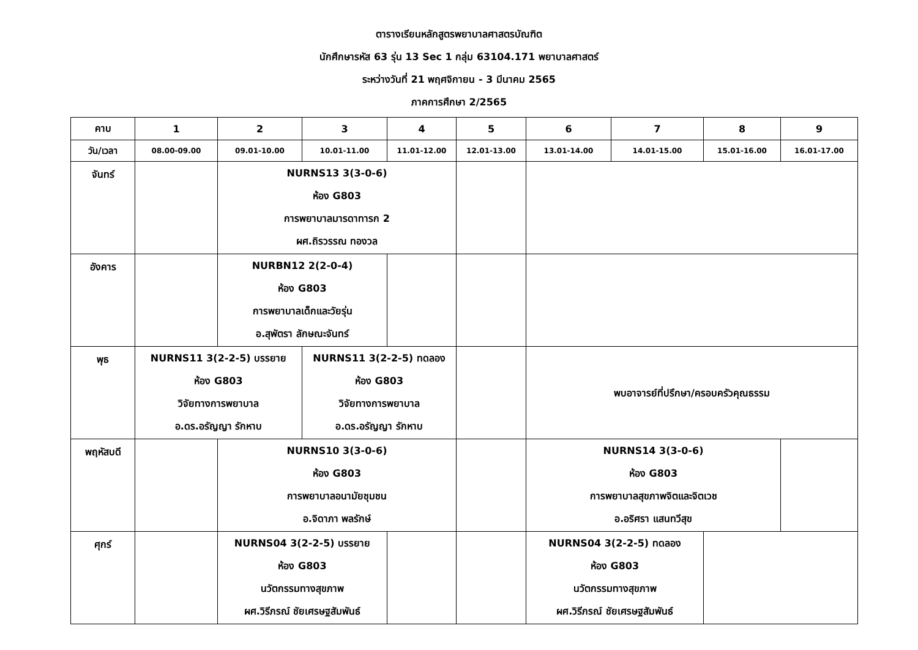ตารางเรียนหลักสูตรพยาบาลศาสตรบัณฑิต
นักศึกษารหัส 63 รุ่น 13 Sec 1 กลุ่ม 63104.171 พยาบาลศาสตร์
ระหว่างวันที่ 21 พฤศจิกายน - 3 มีนาคม 2565
ภาคการศึกษา 2/2565
| คาบ | 1 | 2 | 3 | 4 | 5 | 6 | 7 | 8 | 9 |
| --- | --- | --- | --- | --- | --- | --- | --- | --- | --- |
| วัน/เวลา | 08.00-09.00 | 09.01-10.00 | 10.01-11.00 | 11.01-12.00 | 12.01-13.00 | 13.01-14.00 | 14.01-15.00 | 15.01-16.00 | 16.01-17.00 |
| จันทร์ | | NURNS13 3(3-0-6) ห้อง G803 การพยาบาลมารดาทารก 2 ผศ.ถิรวรรณ ทองวล | | | | | | | |
| อังคาร | | NURBN12 2(2-0-4) ห้อง G803 การพยาบาลเด็กและวัยรุ่น อ.สุพัตรา ลักษณะจันทร์ | | | | | | | |
| พุธ | NURNS11 3(2-2-5) บรรยาย ห้อง G803 วิจัยทางการพยาบาล อ.ดร.อรัญญา รักหาบ | | NURNS11 3(2-2-5) ทดลอง ห้อง G803 วิจัยทางการพยาบาล อ.ดร.อรัญญา รักหาบ | | | พบอาจารย์ที่ปรึกษา/ครอบครัวคุณธรรม | | | |
| พฤหัสบดี | | NURNS10 3(3-0-6) ห้อง G803 การพยาบาลอนามัยชุมชน อ.จิดาภา พลรักษ์ | | | | NURNS14 3(3-0-6) ห้อง G803 การพยาบาลสุขภาพจิตและจิตเวช อ.อริศรา แสนทวีสุข | | | |
| ศุกร์ | | NURNS04 3(2-2-5) บรรยาย ห้อง G803 นวัตกรรมทางสุขภาพ ผศ.วิรีภรณ์ ชัยเศรษฐสัมพันธ์ | | | | NURNS04 3(2-2-5) ทดลอง ห้อง G803 นวัตกรรมทางสุขภาพ ผศ.วิรีภรณ์ ชัยเศรษฐสัมพันธ์ | | | |